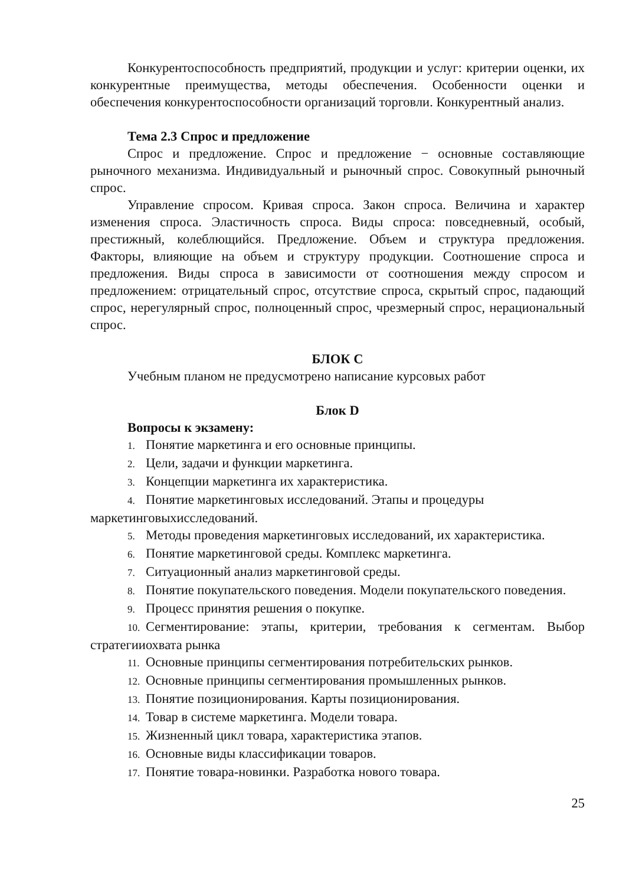Конкурентоспособность предприятий, продукции и услуг: критерии оценки, их конкурентные преимущества, методы обеспечения. Особенности оценки и обеспечения конкурентоспособности организаций торговли. Конкурентный анализ.
Тема 2.3 Спрос и предложение
Спрос и предложение. Спрос и предложение − основные составляющие рыночного механизма. Индивидуальный и рыночный спрос. Совокупный рыночный спрос.
Управление спросом. Кривая спроса. Закон спроса. Величина и характер изменения спроса. Эластичность спроса. Виды спроса: повседневный, особый, престижный, колеблющийся. Предложение. Объем и структура предложения. Факторы, влияющие на объем и структуру продукции. Соотношение спроса и предложения. Виды спроса в зависимости от соотношения между спросом и предложением: отрицательный спрос, отсутствие спроса, скрытый спрос, падающий спрос, нерегулярный спрос, полноценный спрос, чрезмерный спрос, нерациональный спрос.
БЛОК С
Учебным планом не предусмотрено написание курсовых работ
Блок D
Вопросы к экзамену:
1. Понятие маркетинга и его основные принципы.
2. Цели, задачи и функции маркетинга.
3. Концепции маркетинга их характеристика.
4. Понятие маркетинговых исследований. Этапы и процедуры маркетинговыхисследований.
5. Методы проведения маркетинговых исследований, их характеристика.
6. Понятие маркетинговой среды. Комплекс маркетинга.
7. Ситуационный анализ маркетинговой среды.
8. Понятие покупательского поведения. Модели покупательского поведения.
9. Процесс принятия решения о покупке.
10. Сегментирование: этапы, критерии, требования к сегментам. Выбор стратегииохвата рынка
11. Основные принципы сегментирования потребительских рынков.
12. Основные принципы сегментирования промышленных рынков.
13. Понятие позиционирования. Карты позиционирования.
14. Товар в системе маркетинга. Модели товара.
15. Жизненный цикл товара, характеристика этапов.
16. Основные виды классификации товаров.
17. Понятие товара-новинки. Разработка нового товара.
25